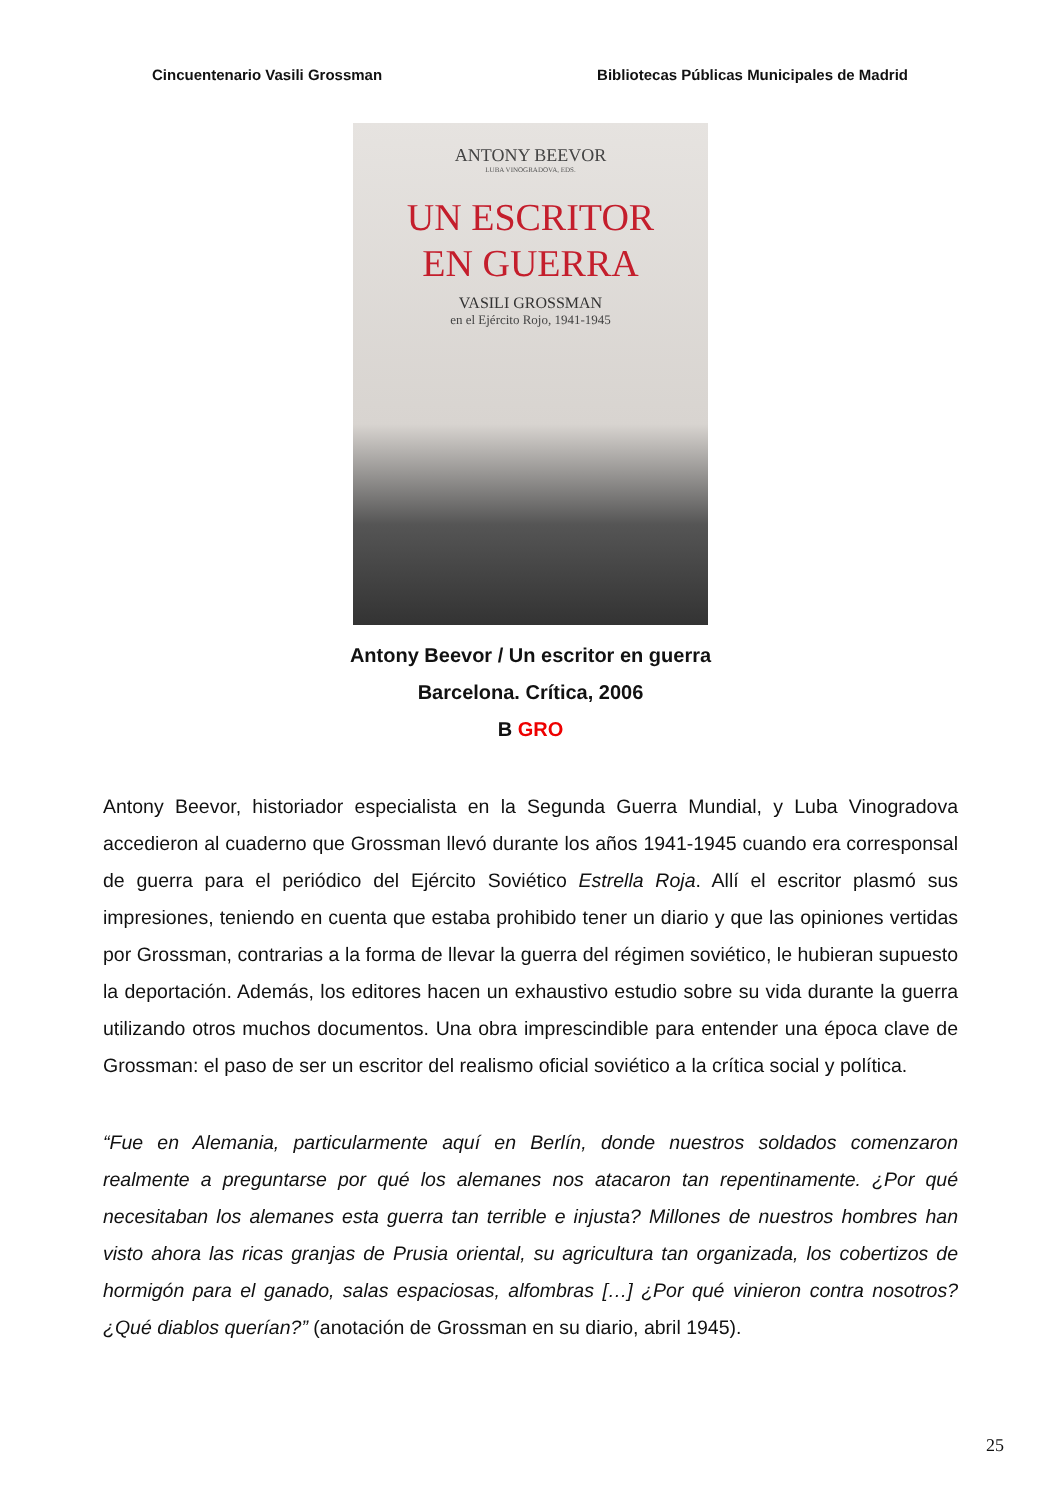Cincuentenario Vasili Grossman Bibliotecas Públicas Municipales de Madrid
ANTONY BEEVOR
LUBA VINOGRADOVA, EDS.
UN ESCRITOR
EN GUERRA
VASILI GROSSMAN
en el Ejército Rojo, 1941-1945
Antony Beevor / Un escritor en guerra
Barcelona. Crítica, 2006
B GRO
Antony Beevor, historiador especialista en la Segunda Guerra Mundial, y Luba Vinogradova accedieron al cuaderno que Grossman llevó durante los años 1941-1945 cuando era corresponsal de guerra para el periódico del Ejército Soviético Estrella Roja. Allí el escritor plasmó sus impresiones, teniendo en cuenta que estaba prohibido tener un diario y que las opiniones vertidas por Grossman, contrarias a la forma de llevar la guerra del régimen soviético, le hubieran supuesto la deportación. Además, los editores hacen un exhaustivo estudio sobre su vida durante la guerra utilizando otros muchos documentos. Una obra imprescindible para entender una época clave de Grossman: el paso de ser un escritor del realismo oficial soviético a la crítica social y política.
“Fue en Alemania, particularmente aquí en Berlín, donde nuestros soldados comenzaron realmente a preguntarse por qué los alemanes nos atacaron tan repentinamente. ¿Por qué necesitaban los alemanes esta guerra tan terrible e injusta? Millones de nuestros hombres han visto ahora las ricas granjas de Prusia oriental, su agricultura tan organizada, los cobertizos de hormigón para el ganado, salas espaciosas, alfombras […] ¿Por qué vinieron contra nosotros? ¿Qué diablos querían?” (anotación de Grossman en su diario, abril 1945).
25